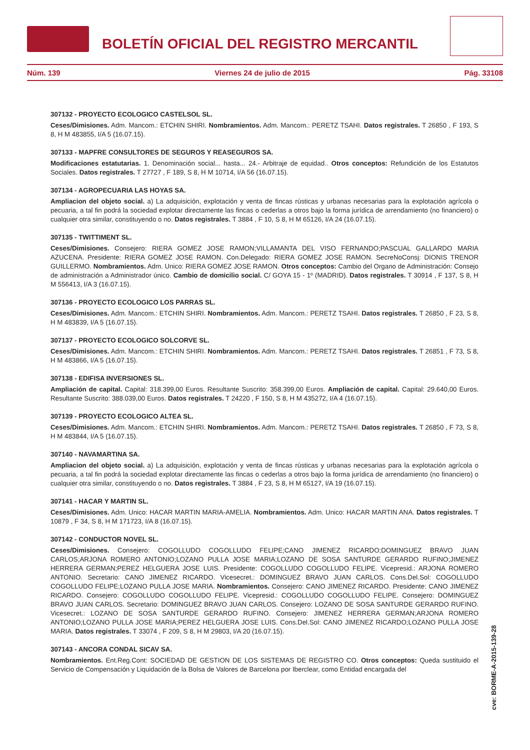BOLETÍN OFICIAL DEL REGISTRO MERCANTIL
Núm. 139 Viernes 24 de julio de 2015 Pág. 33108
307132 - PROYECTO ECOLOGICO CASTELSOL SL.
Ceses/Dimisiones. Adm. Mancom.: ETCHIN SHIRI. Nombramientos. Adm. Mancom.: PERETZ TSAHI. Datos registrales. T 26850 , F 193, S 8, H M 483855, I/A 5 (16.07.15).
307133 - MAPFRE CONSULTORES DE SEGUROS Y REASEGUROS SA.
Modificaciones estatutarias. 1. Denominación social... hasta... 24.- Arbitraje de equidad.. Otros conceptos: Refundición de los Estatutos Sociales. Datos registrales. T 27727 , F 189, S 8, H M 10714, I/A 56 (16.07.15).
307134 - AGROPECUARIA LAS HOYAS SA.
Ampliacion del objeto social. a) La adquisición, explotación y venta de fincas rústicas y urbanas necesarias para la explotación agrícola o pecuaria, a tal fin podrá la sociedad explotar directamente las fincas o cederlas a otros bajo la forma jurídica de arrendamiento (no financiero) o cualquier otra similar, constituyendo o no. Datos registrales. T 3884 , F 10, S 8, H M 65126, I/A 24 (16.07.15).
307135 - TWITTIMENT SL.
Ceses/Dimisiones. Consejero: RIERA GOMEZ JOSE RAMON;VILLAMANTA DEL VISO FERNANDO;PASCUAL GALLARDO MARIA AZUCENA. Presidente: RIERA GOMEZ JOSE RAMON. Con.Delegado: RIERA GOMEZ JOSE RAMON. SecreNoConsj: DIONIS TRENOR GUILLERMO. Nombramientos. Adm. Unico: RIERA GOMEZ JOSE RAMON. Otros conceptos: Cambio del Organo de Administración: Consejo de administración a Administrador único. Cambio de domicilio social. C/ GOYA 15 - 1º (MADRID). Datos registrales. T 30914 , F 137, S 8, H M 556413, I/A 3 (16.07.15).
307136 - PROYECTO ECOLOGICO LOS PARRAS SL.
Ceses/Dimisiones. Adm. Mancom.: ETCHIN SHIRI. Nombramientos. Adm. Mancom.: PERETZ TSAHI. Datos registrales. T 26850 , F 23, S 8, H M 483839, I/A 5 (16.07.15).
307137 - PROYECTO ECOLOGICO SOLCORVE SL.
Ceses/Dimisiones. Adm. Mancom.: ETCHIN SHIRI. Nombramientos. Adm. Mancom.: PERETZ TSAHI. Datos registrales. T 26851 , F 73, S 8, H M 483866, I/A 5 (16.07.15).
307138 - EDIFISA INVERSIONES SL.
Ampliación de capital. Capital: 318.399,00 Euros. Resultante Suscrito: 358.399,00 Euros. Ampliación de capital. Capital: 29.640,00 Euros. Resultante Suscrito: 388.039,00 Euros. Datos registrales. T 24220 , F 150, S 8, H M 435272, I/A 4 (16.07.15).
307139 - PROYECTO ECOLOGICO ALTEA SL.
Ceses/Dimisiones. Adm. Mancom.: ETCHIN SHIRI. Nombramientos. Adm. Mancom.: PERETZ TSAHI. Datos registrales. T 26850 , F 73, S 8, H M 483844, I/A 5 (16.07.15).
307140 - NAVAMARTINA SA.
Ampliacion del objeto social. a) La adquisición, explotación y venta de fincas rústicas y urbanas necesarias para la explotación agrícola o pecuaria, a tal fin podrá la sociedad explotar directamente las fincas o cederlas a otros bajo la forma jurídica de arrendamiento (no financiero) o cualquier otra similar, constituyendo o no. Datos registrales. T 3884 , F 23, S 8, H M 65127, I/A 19 (16.07.15).
307141 - HACAR Y MARTIN SL.
Ceses/Dimisiones. Adm. Unico: HACAR MARTIN MARIA-AMELIA. Nombramientos. Adm. Unico: HACAR MARTIN ANA. Datos registrales. T 10879 , F 34, S 8, H M 171723, I/A 8 (16.07.15).
307142 - CONDUCTOR NOVEL SL.
Ceses/Dimisiones. Consejero: COGOLLUDO COGOLLUDO FELIPE;CANO JIMENEZ RICARDO;DOMINGUEZ BRAVO JUAN CARLOS;ARJONA ROMERO ANTONIO;LOZANO PULLA JOSE MARIA;LOZANO DE SOSA SANTURDE GERARDO RUFINO;JIMENEZ HERRERA GERMAN;PEREZ HELGUERA JOSE LUIS. Presidente: COGOLLUDO COGOLLUDO FELIPE. Vicepresid.: ARJONA ROMERO ANTONIO. Secretario: CANO JIMENEZ RICARDO. Vicesecret.: DOMINGUEZ BRAVO JUAN CARLOS. Cons.Del.Sol: COGOLLUDO COGOLLUDO FELIPE;LOZANO PULLA JOSE MARIA. Nombramientos. Consejero: CANO JIMENEZ RICARDO. Presidente: CANO JIMENEZ RICARDO. Consejero: COGOLLUDO COGOLLUDO FELIPE. Vicepresid.: COGOLLUDO COGOLLUDO FELIPE. Consejero: DOMINGUEZ BRAVO JUAN CARLOS. Secretario: DOMINGUEZ BRAVO JUAN CARLOS. Consejero: LOZANO DE SOSA SANTURDE GERARDO RUFINO. Vicesecret.: LOZANO DE SOSA SANTURDE GERARDO RUFINO. Consejero: JIMENEZ HERRERA GERMAN;ARJONA ROMERO ANTONIO;LOZANO PULLA JOSE MARIA;PEREZ HELGUERA JOSE LUIS. Cons.Del.Sol: CANO JIMENEZ RICARDO;LOZANO PULLA JOSE MARIA. Datos registrales. T 33074 , F 209, S 8, H M 29803, I/A 20 (16.07.15).
307143 - ANCORA CONDAL SICAV SA.
Nombramientos. Ent.Reg.Cont: SOCIEDAD DE GESTION DE LOS SISTEMAS DE REGISTRO CO. Otros conceptos: Queda sustituido el Servicio de Compensación y Liquidación de la Bolsa de Valores de Barcelona por Iberclear, como Entidad encargada del
cve: BORME-A-2015-139-28